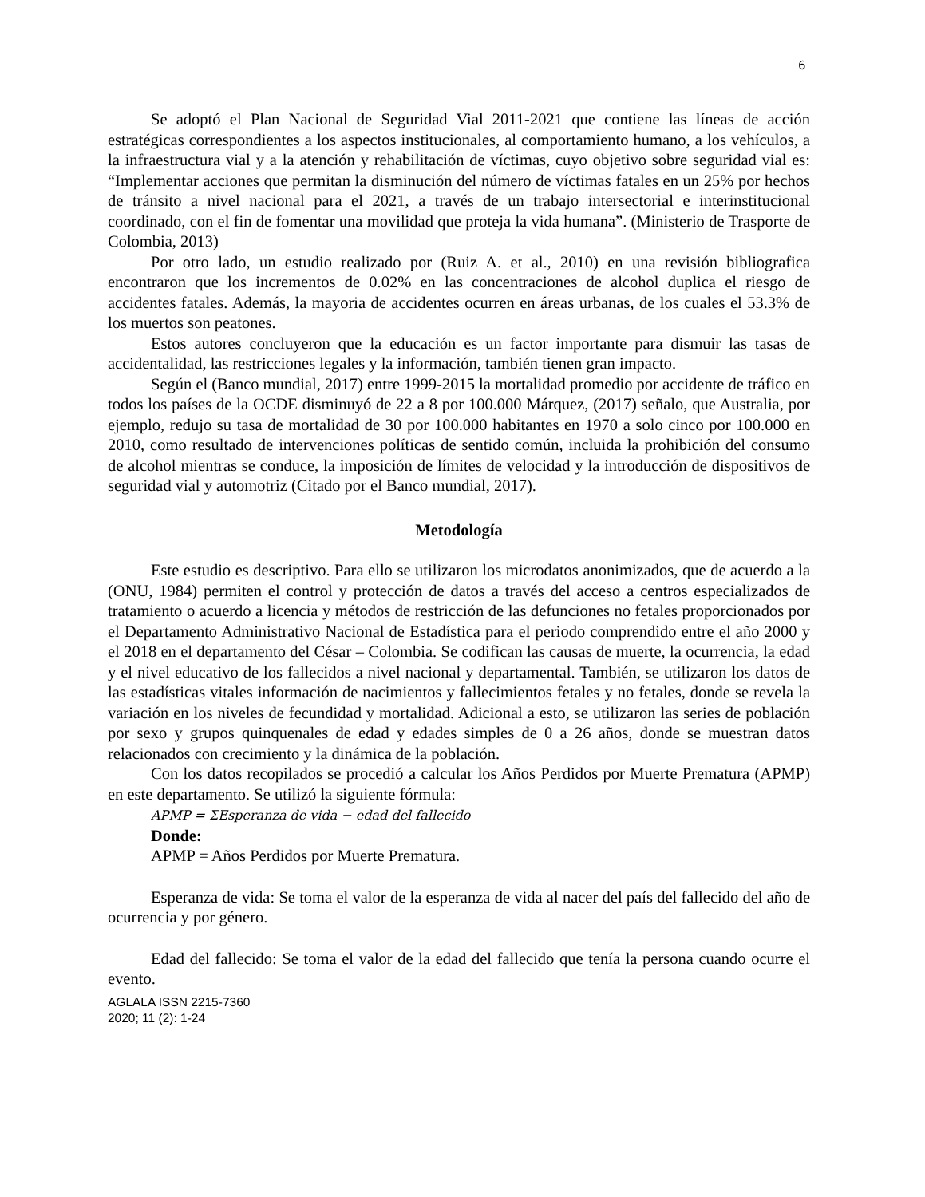6
Se adoptó el Plan Nacional de Seguridad Vial 2011-2021 que contiene las líneas de acción estratégicas correspondientes a los aspectos institucionales, al comportamiento humano, a los vehículos, a la infraestructura vial y a la atención y rehabilitación de víctimas, cuyo objetivo sobre seguridad vial es: “Implementar acciones que permitan la disminución del número de víctimas fatales en un 25% por hechos de tránsito a nivel nacional para el 2021, a través de un trabajo intersectorial e interinstitucional coordinado, con el fin de fomentar una movilidad que proteja la vida humana”. (Ministerio de Trasporte de Colombia, 2013)
Por otro lado, un estudio realizado por (Ruiz A. et al., 2010) en una revisión bibliografica encontraron que los incrementos de 0.02% en las concentraciones de alcohol duplica el riesgo de accidentes fatales. Además, la mayoria de accidentes ocurren en áreas urbanas, de los cuales el 53.3% de los muertos son peatones.
Estos autores concluyeron que la educación es un factor importante para dismuir las tasas de accidentalidad, las restricciones legales y la información, también tienen gran impacto.
Según el (Banco mundial, 2017) entre 1999-2015 la mortalidad promedio por accidente de tráfico en todos los países de la OCDE disminuyó de 22 a 8 por 100.000 Márquez, (2017) señalo, que Australia, por ejemplo, redujo su tasa de mortalidad de 30 por 100.000 habitantes en 1970 a solo cinco por 100.000 en 2010, como resultado de intervenciones políticas de sentido común, incluida la prohibición del consumo de alcohol mientras se conduce, la imposición de límites de velocidad y la introducción de dispositivos de seguridad vial y automotriz (Citado por el Banco mundial, 2017).
Metodología
Este estudio es descriptivo. Para ello se utilizaron los microdatos anonimizados, que de acuerdo a la (ONU, 1984) permiten el control y protección de datos a través del acceso a centros especializados de tratamiento o acuerdo a licencia y métodos de restricción de las defunciones no fetales proporcionados por el Departamento Administrativo Nacional de Estadística para el periodo comprendido entre el año 2000 y el 2018 en el departamento del César – Colombia. Se codifican las causas de muerte, la ocurrencia, la edad y el nivel educativo de los fallecidos a nivel nacional y departamental. También, se utilizaron los datos de las estadísticas vitales información de nacimientos y fallecimientos fetales y no fetales, donde se revela la variación en los niveles de fecundidad y mortalidad. Adicional a esto, se utilizaron las series de población por sexo y grupos quinquenales de edad y edades simples de 0 a 26 años, donde se muestran datos relacionados con crecimiento y la dinámica de la población.
Con los datos recopilados se procedió a calcular los Años Perdidos por Muerte Prematura (APMP) en este departamento. Se utilizó la siguiente fórmula:
APMP = ΣEsperanza de vida − edad del fallecido
Donde:
APMP = Años Perdidos por Muerte Prematura.
Esperanza de vida: Se toma el valor de la esperanza de vida al nacer del país del fallecido del año de ocurrencia y por género.
Edad del fallecido: Se toma el valor de la edad del fallecido que tenía la persona cuando ocurre el evento.
AGLALA ISSN 2215-7360
2020; 11 (2): 1-24